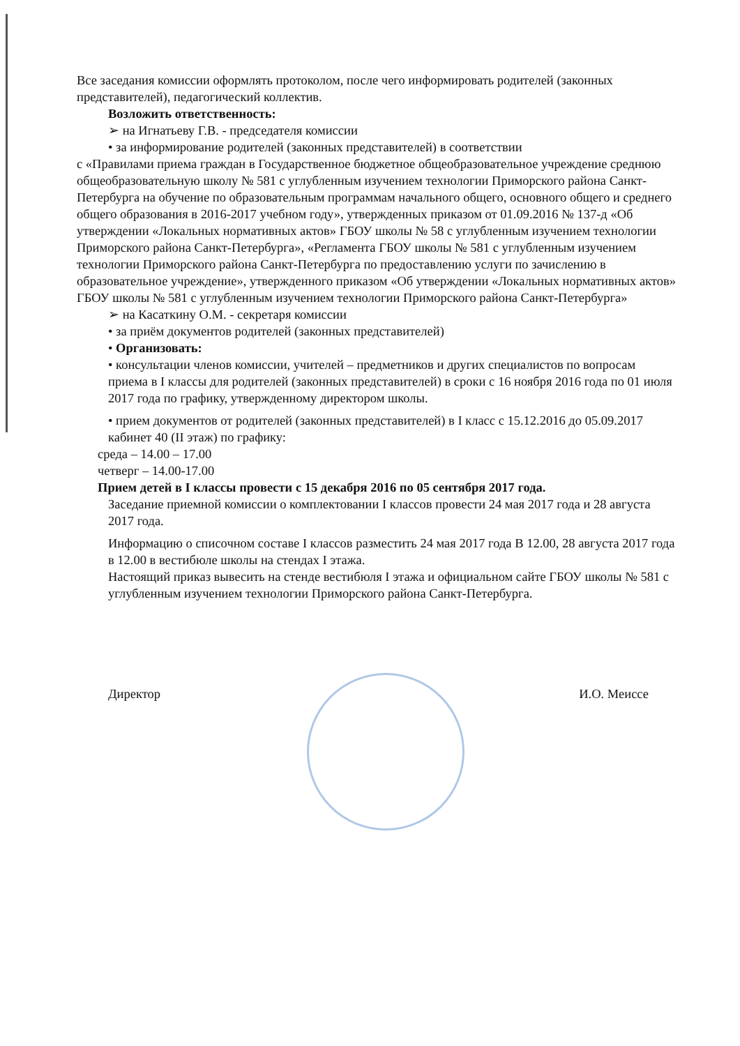Все заседания комиссии оформлять протоколом, после чего информировать родителей (законных представителей), педагогический коллектив.
Возложить ответственность:
➢ на Игнатьеву Г.В. - председателя комиссии
• за информирование родителей (законных представителей) в соответствии
с «Правилами приема граждан в Государственное бюджетное общеобразовательное учреждение среднюю общеобразовательную школу № 581 с углубленным изучением технологии Приморского района Санкт-Петербурга на обучение по образовательным программам начального общего, основного общего и среднего общего образования в 2016-2017 учебном году», утвержденных приказом от 01.09.2016 № 137-д «Об утверждении «Локальных нормативных актов» ГБОУ школы № 58 с углубленным изучением технологии Приморского района Санкт-Петербурга», «Регламента ГБОУ школы № 581 с углубленным изучением технологии Приморского района Санкт-Петербурга по предоставлению услуги по зачислению в образовательное учреждение», утвержденного приказом «Об утверждении «Локальных нормативных актов» ГБОУ школы № 581 с углубленным изучением технологии Приморского района Санкт-Петербурга»
➢ на Касаткину О.М. - секретаря комиссии
• за приём документов родителей (законных представителей)
• Организовать:
• консультации членов комиссии, учителей – предметников и других специалистов по вопросам приема в I классы для родителей (законных представителей) в сроки с 16 ноября 2016 года по 01 июля 2017 года по графику, утвержденному директором школы.
• прием документов от родителей (законных представителей) в I класс с 15.12.2016 до 05.09.2017 кабинет 40 (II этаж) по графику:
среда – 14.00 – 17.00
четверг – 14.00-17.00
Прием детей в I классы провести с 15 декабря 2016 по 05 сентября 2017 года.
Заседание приемной комиссии о комплектовании I классов провести 24 мая 2017 года и 28 августа 2017 года.
Информацию о списочном составе I классов разместить 24 мая 2017 года В 12.00, 28 августа 2017 года в 12.00 в вестибюле школы на стендах I этажа.
Настоящий приказ вывесить на стенде вестибюля I этажа и официальном сайте ГБОУ школы № 581 с углубленным изучением технологии Приморского района Санкт-Петербурга.
Директор И.О. Меиссе